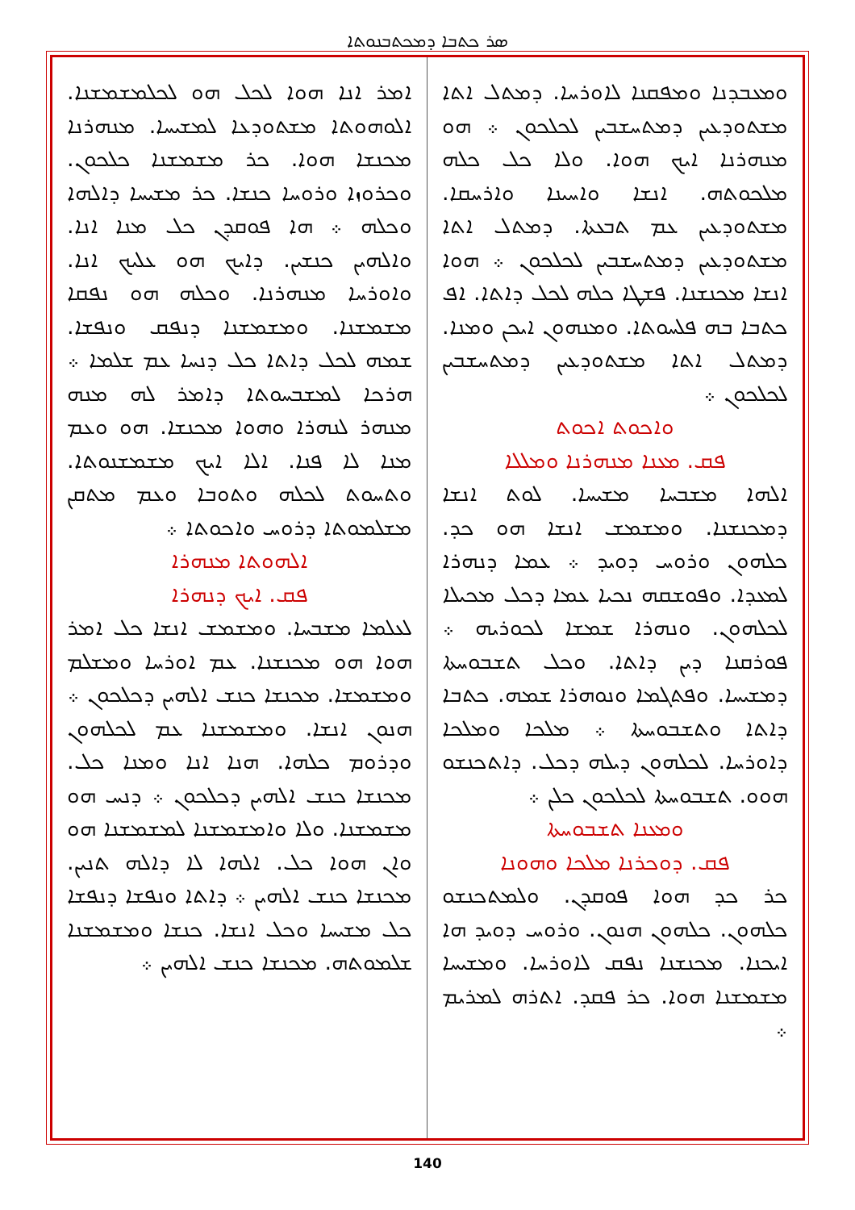ܣܪ ܟܬܒܐ ܕܡܟܬܒܢܘܬܐ
ܘܡܥܒܕܢܐ ܘܡܦܩܢܐ ܠܐܘܪܚܐ. ܕܡܬܠ ܐܬܐ ܡܫܬܘܕܥܝܢ ܕܡܬܚܫܒܝܢ ܠܟܠܟܘܢ ܀ ܗܘ ܡܢܗܪܢܐ ܐܝܟ ܗܘܐ. ܘܠܐ ܟܠ ܟܠܗ ܡܠܟܘܬܗ. ܐܢܫܐ ܘܐܚܝܢܐ ܘܐܪܚܩܐ. ܡܫܬܘܕܥܝܢ ܥܡ ܬܒܥܬܐ. ܕܡܬܠ ܐܬܐ ܡܫܬܘܕܥܝܢ ܕܡܬܚܫܒܝܢ ܠܟܠܟܘܢ ܀ ܗܘܐ ܐܢܫܐ ܡܟܢܫܢܐ. ܦܫܛܐ ܟܠܗ ܠܟܠ ܕܐܬܐ. ܐܦ ܟܬܒܐ ܒܗ ܦܠܚܘܬܐ. ܘܡܢܗܘܢ ܐܝܟܢ ܘܡܢܐ. ܕܡܬܠ ܐܬܐ ܡܫܬܘܕܥܝܢ ܕܡܬܚܫܒܝܢ ܠܟܠܟܘܢ ܀
ܘܐܟܘܬ ܐܟܘܬ
ܦܩ. ܡܥܢܐ ܡܢܗܪܢܐ ܘܡܠܠܐ
ܐܠܗܐ ܡܫܒܚܐ ܡܫܝܚܐ. ܠܘܬ ܐܢܫܐ ܕܡܟܢܫܢܐ. ܘܡܫܡܫ ܐܢܫܐ ܗܘ ܟܕ. ܟܠܗܘܢ ܘܪܘܚ ܕܘܝܕ ܀ ܥܡܐ ܕܢܗܪܐ ܠܡܥܕܐ. ܘܦܘܫܩܗ ܢܟܝܐ ܥܡܐ ܕܟܠ ܡܟܝܠܐ ܠܟܠܗܘܢ. ܘܢܗܪܐ ܫܡܫܐ ܠܟܘܪܝܗ ܀ ܦܘܪܩܢܐ ܕܝܢ ܕܐܬܐ. ܘܟܠ ܬܫܒܘܚܬܐ ܕܡܫܝܚܐ. ܘܦܬܓܡܐ ܘܢܘܗܪܐ ܫܡܗ. ܟܬܒܐ ܕܐܬܐ ܘܬܫܒܘܚܬܐ ܀ ܡܠܟܐ ܘܡܠܟܐ ܕܐܘܪܚܐ. ܠܟܠܗܘܢ ܕܝܠܗ ܕܟܠ. ܕܐܬܟܢܫܘ ܗܘܘ. ܬܫܒܘܚܬܐ ܠܟܠܟܘܢ ܟܠܢ ܀
ܘܡܥܢܐ ܬܫܒܘܚܬܐ
ܦܩ. ܕܘܟܪܢܐ ܡܠܟܐ ܘܗܘܢܐ
ܟܪ ܟܕ ܗܘܐ ܦܘܩܕܢ. ܘܠܡܬܟܢܫܘ ܟܠܗܘܢ. ܟܠܗܘܢ ܗܢܘܢ. ܘܪܘܚ ܕܘܝܕ ܗܐ ܐܝܟܢܐ. ܡܟܢܫܢܐ ܢܦܩ ܠܐܘܪܚܐ. ܘܡܫܝܚܐ ܡܫܡܫܢܐ ܗܘܐ. ܟܪ ܦܩܕ. ܐܬܪܗ ܠܡܪܝܡ ܀
ܐܡܪ ܐܢܐ ܗܘܐ ܠܟܠ ܗܘ ܠܟܠܡܫܡܫܢܐ. ܐܠܘܗܘܬܐ ܡܫܬܘܕܥܐ ܠܡܫܝܚܐ. ܡܢܗܪܢܐ ܡܟܢܫܐ ܗܘܐ. ܟܪ ܡܫܡܫܢܐ ܟܠܟܘܢ. ܘܟܪܘܙܐ ܘܪܘܚܐ ܟܢܫܐ. ܟܪ ܡܫܝܚܐ ܕܐܠܗܐ ܘܟܠܗ ܀ ܗܐ ܦܘܩܕܢ ܟܠ ܡܢܐ ܐܢܐ. ܘܐܠܗܝܢ ܟܢܫܝܢ. ܕܐܝܟ ܗܘ ܥܠܝܟ ܐܢܐ. ܘܐܘܪܚܐ ܡܢܗܪܢܐ. ܘܟܠܗ ܗܘ ܢܦܩܐ ܡܫܡܫܢܐ. ܘܡܫܡܫܢܐ ܕܢܦܩ ܘܢܦܫܐ. ܫܡܗ ܠܟܠ ܕܐܬܐ ܟܠ ܕܢܚܐ ܥܡ ܫܠܡܐ ܀ ܗܪܟܐ ܠܡܫܒܚܘܬܐ ܕܐܡܪ ܠܗ ܡܢܗ ܡܢܗܪ ܠܢܗܪܐ ܘܗܘܐ ܡܟܢܫܐ. ܗܘ ܘܥܡ ܡܢܐ ܠܐ ܦܢܐ. ܐܠܐ ܐܝܟ ܡܫܡܫܢܘܬܐ. ܘܬܚܘܬ ܠܟܠܗ ܘܬܘܒܐ ܘܥܡ ܡܬܩܢ ܡܫܠܡܘܬܐ ܕܪܘܚ ܘܐܟܘܬܐ ܀
ܐܠܗܘܬܐ ܡܢܗܪܐ
ܦܩ. ܐܝܟ ܕܢܗܪܐ
ܠܥܠܡܐ ܡܫܒܚܐ. ܘܡܫܡܫ ܐܢܫܐ ܟܠ ܐܡܪ ܗܘܐ ܗܘ ܡܟܢܫܢܐ. ܥܡ ܐܘܪܚܐ ܘܡܫܠܡ ܘܡܫܡܫܐ. ܡܟܢܫܐ ܟܢܫ ܐܠܗܝܢ ܕܟܠܟܘܢ ܀ ܗܢܘܢ ܐܢܫܐ. ܘܡܫܡܫܢܐ ܥܡ ܠܟܠܗܘܢ ܘܕܪܘܡ ܟܠܗܐ. ܗܢܐ ܐܢܐ ܘܡܢܐ ܟܠ. ܡܟܢܫܐ ܟܢܫ ܐܠܗܝܢ ܕܟܠܟܘܢ ܀ ܕܢܚ ܗܘ ܡܫܡܫܢܐ. ܘܠܐ ܘܐܡܫܡܫܢܐ ܠܡܫܡܫܢܐ ܗܘ ܘܐܢ ܗܘܐ ܟܠ. ܐܠܗܐ ܠܐ ܕܐܠܗ ܬܢܝܢ. ܡܟܢܫܐ ܟܢܫ ܐܠܗܝܢ ܀ ܕܐܬܐ ܘܢܦܫܐ ܕܢܦܫܐ ܟܠ ܡܫܝܚܐ ܘܟܠ ܐܢܫܐ. ܟܢܫܐ ܘܡܫܡܫܢܐ ܫܠܡܘܬܗ. ܡܟܢܫܐ ܟܢܫ ܐܠܗܝܢ ܀
140